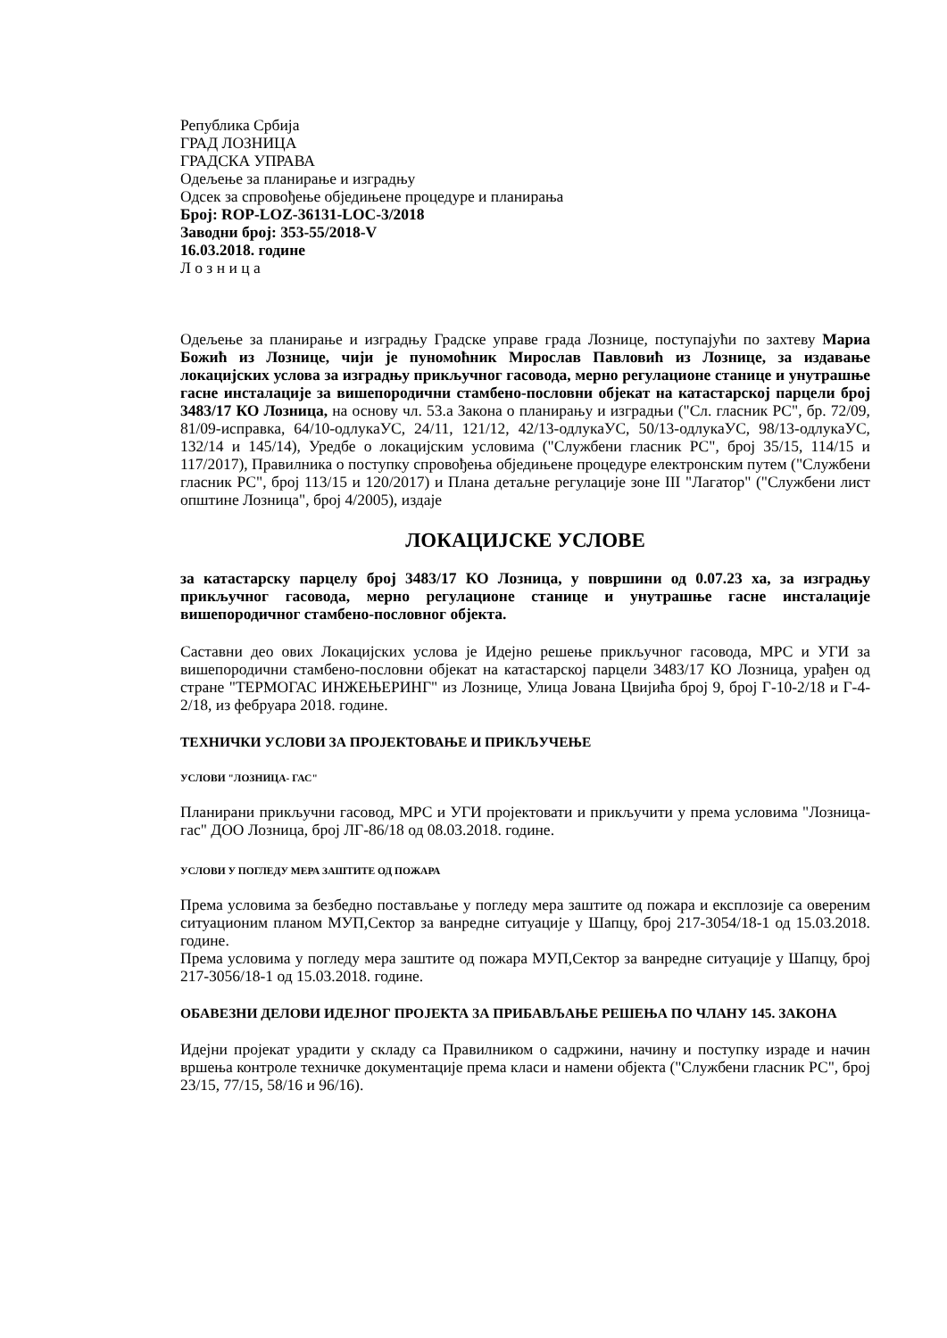Република Србија
ГРАД ЛОЗНИЦА
ГРАДСКА УПРАВА
Одељење за планирање и изградњу
Одсек за спровођење обједињене процедуре и планирања
Број: ROP-LOZ-36131-LOC-3/2018
Заводни број: 353-55/2018-V
16.03.2018. године
Л о з н и ц а
Одељење за планирање и изградњу Градске управе града Лознице, поступајући по захтеву Мариа Божић из Лознице, чији је пуномоћник Мирослав Павловић из Лознице, за издавање локацијских услова за изградњу прикључног гасовода, мерно регулационе станице и унутрашње гасне инсталације за вишепородични стамбено-пословни објекат на катастарској парцели број 3483/17 КО Лозница, на основу чл. 53.а Закона о планирању и изградњи ("Сл. гласник РС", бр. 72/09, 81/09-исправка, 64/10-одлукаУС, 24/11, 121/12, 42/13-одлукаУС, 50/13-одлукаУС, 98/13-одлукаУС, 132/14 и 145/14), Уредбе о локацијским условима ("Службени гласник РС", број 35/15, 114/15 и 117/2017), Правилника о поступку спровођења обједињене процедуре електронским путем ("Службени гласник РС", број 113/15 и 120/2017) и Плана детаљне регулације зоне III "Лагатор" ("Службени лист општине Лозница", број 4/2005), издаје
ЛОКАЦИЈСКЕ УСЛОВЕ
за катастарску парцелу број 3483/17 КО Лозница, у површини од 0.07.23 ха, за изградњу прикључног гасовода, мерно регулационе станице и унутрашње гасне инсталације вишепородичног стамбено-пословног објекта.
Саставни део ових Локацијских услова је Идејно решење прикључног гасовода, МРС и УГИ за вишепородични стамбено-пословни објекат на катастарској парцели 3483/17 КО Лозница, урађен од стране "ТЕРМОГАС ИНЖЕЊЕРИНГ" из Лознице, Улица Јована Цвијића број 9, број Г-10-2/18 и Г-4-2/18, из фебруара 2018. године.
ТЕХНИЧКИ УСЛОВИ ЗА ПРОЈЕКТОВАЊЕ И ПРИКЉУЧЕЊЕ
УСЛОВИ "ЛОЗНИЦА- ГАС"
Планирани прикључни гасовод, МРС и УГИ пројектовати и прикључити у према условима "Лозница-гас" ДОО Лозница, број ЛГ-86/18 од 08.03.2018. године.
УСЛОВИ У ПОГЛЕДУ МЕРА ЗАШТИТЕ ОД ПОЖАРА
Према условима за безбедно постављање у погледу мера заштите од пожара и експлозије са овереним ситуационим планом МУП,Сектор за ванредне ситуације у Шапцу, број 217-3054/18-1 од 15.03.2018. године.
Према условима у погледу мера заштите од пожара МУП,Сектор за ванредне ситуације у Шапцу, број 217-3056/18-1 од 15.03.2018. године.
ОБАВЕЗНИ ДЕЛОВИ ИДЕЈНОГ ПРОЈЕКТА ЗА ПРИБАВЉАЊЕ РЕШЕЊА ПО ЧЛАНУ 145. ЗАКОНА
Идејни пројекат урадити у складу са Правилником о садржини, начину и поступку израде и начин вршења контроле техничке документације према класи и намени објекта ("Службени гласник РС", број 23/15, 77/15, 58/16 и 96/16).